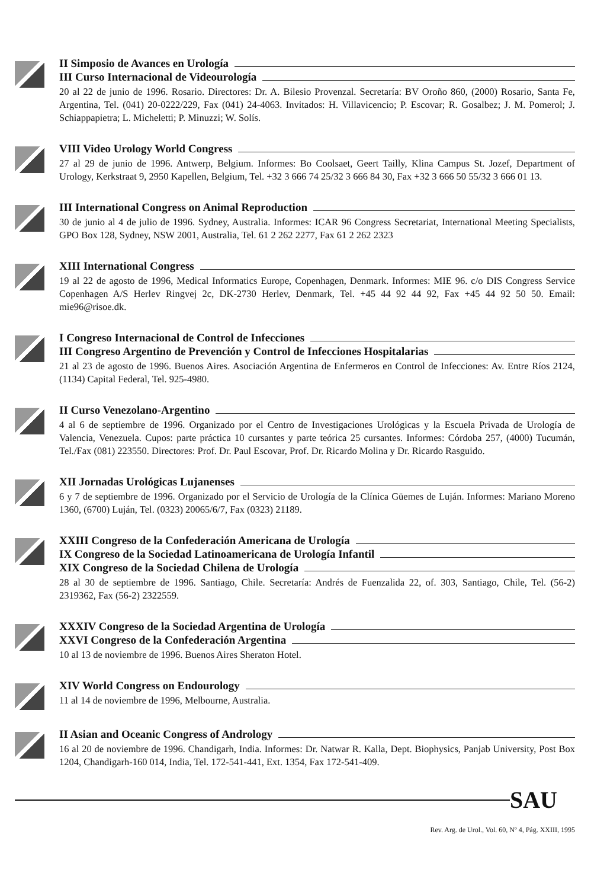II Simposio de Avances en Urología
III Curso Internacional de Videourología
20 al 22 de junio de 1996. Rosario. Directores: Dr. A. Bilesio Provenzal. Secretaría: BV Oroño 860, (2000) Rosario, Santa Fe, Argentina, Tel. (041) 20-0222/229, Fax (041) 24-4063. Invitados: H. Villavicencio; P. Escovar; R. Gosalbez; J. M. Pomerol; J. Schiappapietra; L. Micheletti; P. Minuzzi; W. Solís.
VIII Video Urology World Congress
27 al 29 de junio de 1996. Antwerp, Belgium. Informes: Bo Coolsaet, Geert Tailly, Klina Campus St. Jozef, Department of Urology, Kerkstraat 9, 2950 Kapellen, Belgium, Tel. +32 3 666 74 25/32 3 666 84 30, Fax +32 3 666 50 55/32 3 666 01 13.
III International Congress on Animal Reproduction
30 de junio al 4 de julio de 1996. Sydney, Australia. Informes: ICAR 96 Congress Secretariat, International Meeting Specialists, GPO Box 128, Sydney, NSW 2001, Australia, Tel. 61 2 262 2277, Fax 61 2 262 2323
XIII International Congress
19 al 22 de agosto de 1996, Medical Informatics Europe, Copenhagen, Denmark. Informes: MIE 96. c/o DIS Congress Service Copenhagen A/S Herlev Ringvej 2c, DK-2730 Herlev, Denmark, Tel. +45 44 92 44 92, Fax +45 44 92 50 50. Email: mie96@risoe.dk.
I Congreso Internacional de Control de Infecciones
III Congreso Argentino de Prevención y Control de Infecciones Hospitalarias
21 al 23 de agosto de 1996. Buenos Aires. Asociación Argentina de Enfermeros en Control de Infecciones: Av. Entre Ríos 2124, (1134) Capital Federal, Tel. 925-4980.
II Curso Venezolano-Argentino
4 al 6 de septiembre de 1996. Organizado por el Centro de Investigaciones Urológicas y la Escuela Privada de Urología de Valencia, Venezuela. Cupos: parte práctica 10 cursantes y parte teórica 25 cursantes. Informes: Córdoba 257, (4000) Tucumán, Tel./Fax (081) 223550. Directores: Prof. Dr. Paul Escovar, Prof. Dr. Ricardo Molina y Dr. Ricardo Rasguido.
XII Jornadas Urológicas Lujanenses
6 y 7 de septiembre de 1996. Organizado por el Servicio de Urología de la Clínica Güemes de Luján. Informes: Mariano Moreno 1360, (6700) Luján, Tel. (0323) 20065/6/7, Fax (0323) 21189.
XXIII Congreso de la Confederación Americana de Urología
IX Congreso de la Sociedad Latinoamericana de Urología Infantil
XIX Congreso de la Sociedad Chilena de Urología
28 al 30 de septiembre de 1996. Santiago, Chile. Secretaría: Andrés de Fuenzalida 22, of. 303, Santiago, Chile, Tel. (56-2) 2319362, Fax (56-2) 2322559.
XXXIV Congreso de la Sociedad Argentina de Urología
XXVI Congreso de la Confederación Argentina
10 al 13 de noviembre de 1996. Buenos Aires Sheraton Hotel.
XIV World Congress on Endourology
11 al 14 de noviembre de 1996, Melbourne, Australia.
II Asian and Oceanic Congress of Andrology
16 al 20 de noviembre de 1996. Chandigarh, India. Informes: Dr. Natwar R. Kalla, Dept. Biophysics, Panjab University, Post Box 1204, Chandigarh-160 014, India, Tel. 172-541-441, Ext. 1354, Fax 172-541-409.
SAU
Rev. Arg. de Urol., Vol. 60, Nº 4, Pág. XXIII, 1995